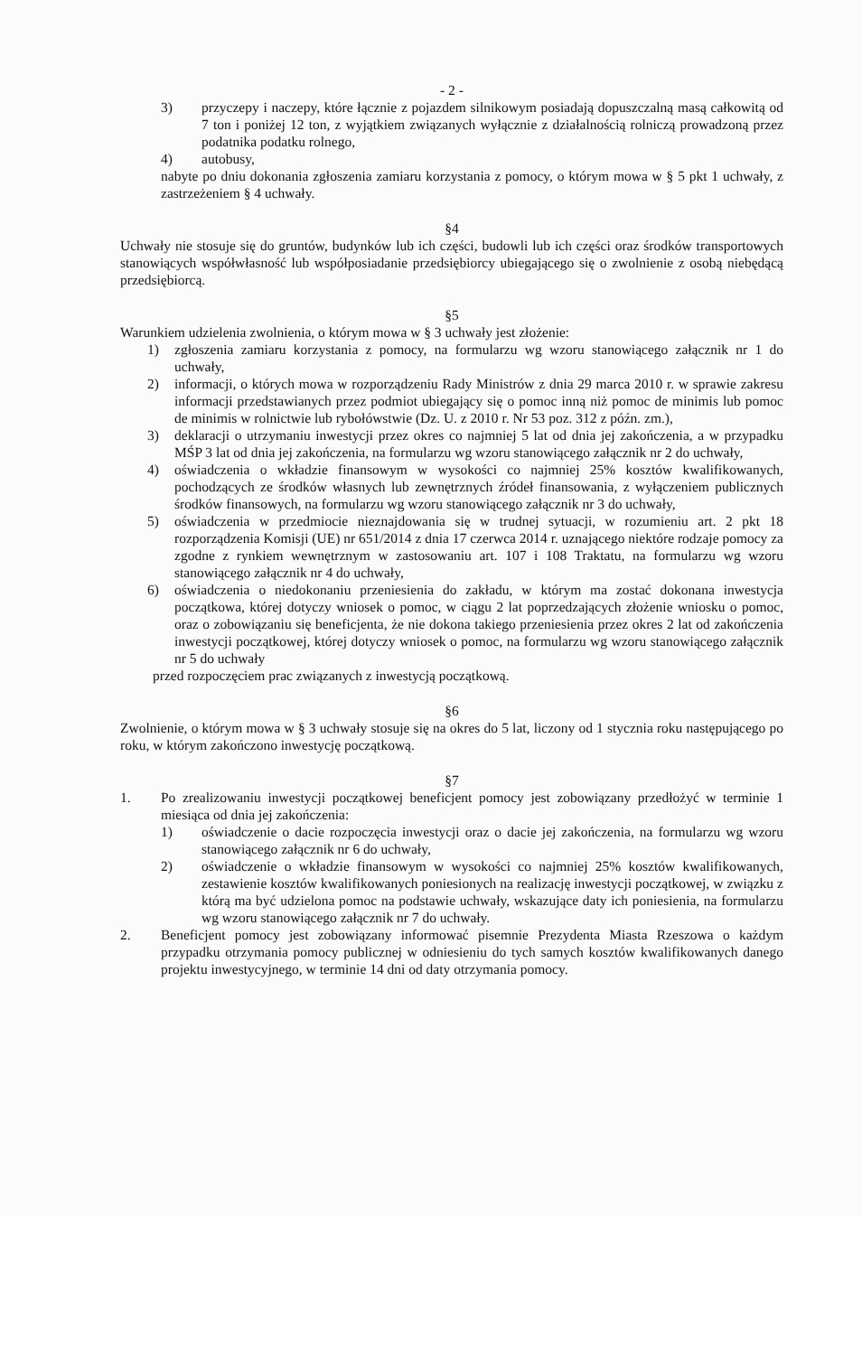- 2 -
3) przyczepy i naczepy, które łącznie z pojazdem silnikowym posiadają dopuszczalną masą całkowitą od 7 ton i poniżej 12 ton, z wyjątkiem związanych wyłącznie z działalnością rolniczą prowadzoną przez podatnika podatku rolnego,
4) autobusy,
nabyte po dniu dokonania zgłoszenia zamiaru korzystania z pomocy, o którym mowa w § 5 pkt 1 uchwały, z zastrzeżeniem § 4 uchwały.
§4
Uchwały nie stosuje się do gruntów, budynków lub ich części, budowli lub ich części oraz środków transportowych stanowiących współwłasność lub współposiadanie przedsiębiorcy ubiegającego się o zwolnienie z osobą niebędącą przedsiębiorcą.
§5
Warunkiem udzielenia zwolnienia, o którym mowa w § 3 uchwały jest złożenie:
1) zgłoszenia zamiaru korzystania z pomocy, na formularzu wg wzoru stanowiącego załącznik nr 1 do uchwały,
2) informacji, o których mowa w rozporządzeniu Rady Ministrów z dnia 29 marca 2010 r. w sprawie zakresu informacji przedstawianych przez podmiot ubiegający się o pomoc inną niż pomoc de minimis lub pomoc de minimis w rolnictwie lub rybołówstwie (Dz. U. z 2010 r. Nr 53 poz. 312 z późn. zm.),
3) deklaracji o utrzymaniu inwestycji przez okres co najmniej 5 lat od dnia jej zakończenia, a w przypadku MŚP 3 lat od dnia jej zakończenia, na formularzu wg wzoru stanowiącego załącznik nr 2 do uchwały,
4) oświadczenia o wkładzie finansowym w wysokości co najmniej 25% kosztów kwalifikowanych, pochodzących ze środków własnych lub zewnętrznych źródeł finansowania, z wyłączeniem publicznych środków finansowych, na formularzu wg wzoru stanowiącego załącznik nr 3 do uchwały,
5) oświadczenia w przedmiocie nieznajdowania się w trudnej sytuacji, w rozumieniu art. 2 pkt 18 rozporządzenia Komisji (UE) nr 651/2014 z dnia 17 czerwca 2014 r. uznającego niektóre rodzaje pomocy za zgodne z rynkiem wewnętrznym w zastosowaniu art. 107 i 108 Traktatu, na formularzu wg wzoru stanowiącego załącznik nr 4 do uchwały,
6) oświadczenia o niedokonaniu przeniesienia do zakładu, w którym ma zostać dokonana inwestycja początkowa, której dotyczy wniosek o pomoc, w ciągu 2 lat poprzedzających złożenie wniosku o pomoc, oraz o zobowiązaniu się beneficjenta, że nie dokona takiego przeniesienia przez okres 2 lat od zakończenia inwestycji początkowej, której dotyczy wniosek o pomoc, na formularzu wg wzoru stanowiącego załącznik nr 5 do uchwały
przed rozpoczęciem prac związanych z inwestycją początkową.
§6
Zwolnienie, o którym mowa w § 3 uchwały stosuje się na okres do 5 lat, liczony od 1 stycznia roku następującego po roku, w którym zakończono inwestycję początkową.
§7
1. Po zrealizowaniu inwestycji początkowej beneficjent pomocy jest zobowiązany przedłożyć w terminie 1 miesiąca od dnia jej zakończenia:
1) oświadczenie o dacie rozpoczęcia inwestycji oraz o dacie jej zakończenia, na formularzu wg wzoru stanowiącego załącznik nr 6 do uchwały,
2) oświadczenie o wkładzie finansowym w wysokości co najmniej 25% kosztów kwalifikowanych, zestawienie kosztów kwalifikowanych poniesionych na realizację inwestycji początkowej, w związku z którą ma być udzielona pomoc na podstawie uchwały, wskazujące daty ich poniesienia, na formularzu wg wzoru stanowiącego załącznik nr 7 do uchwały.
2. Beneficjent pomocy jest zobowiązany informować pisemnie Prezydenta Miasta Rzeszowa o każdym przypadku otrzymania pomocy publicznej w odniesieniu do tych samych kosztów kwalifikowanych danego projektu inwestycyjnego, w terminie 14 dni od daty otrzymania pomocy.